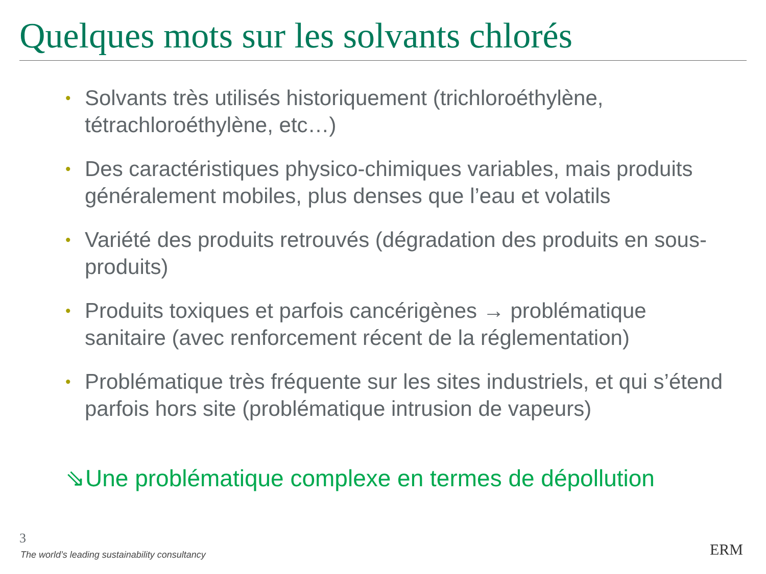Quelques mots sur les solvants chlorés
• Solvants très utilisés historiquement (trichloroéthylène, tétrachloroéthylène, etc…)
• Des caractéristiques physico-chimiques variables, mais produits généralement mobiles, plus denses que l’eau et volatils
• Variété des produits retrouvés (dégradation des produits en sous-produits)
• Produits toxiques et parfois cancérigènes → problématique sanitaire (avec renforcement récent de la réglementation)
• Problématique très fréquente sur les sites industriels, et qui s’étend parfois hors site (problématique intrusion de vapeurs)
⇘Une problématique complexe en termes de dépollution
3
The world’s leading sustainability consultancy
ERM